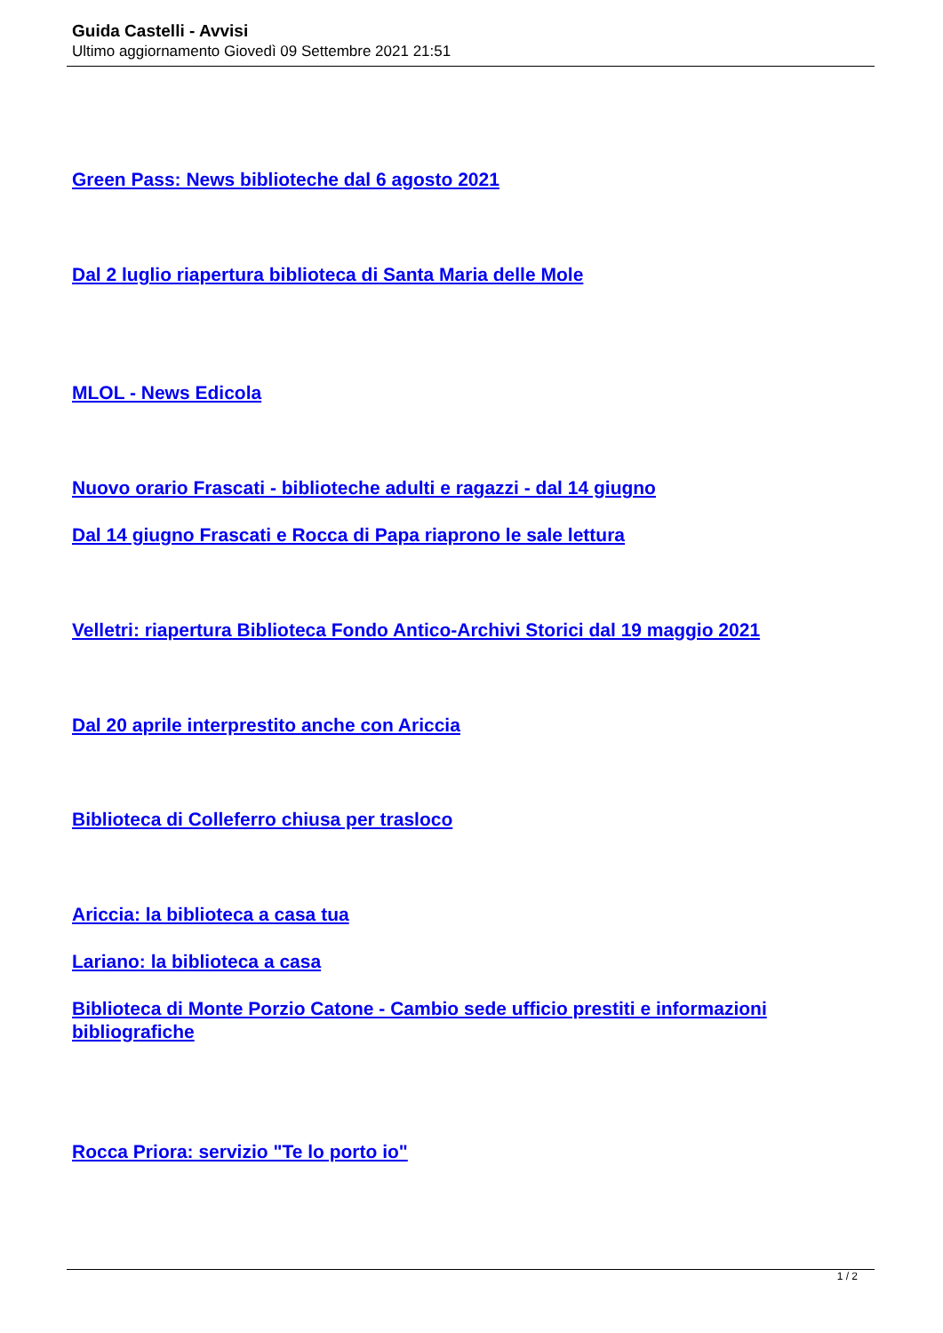Guida Castelli - Avvisi
Ultimo aggiornamento Giovedì 09 Settembre 2021 21:51
Green Pass: News biblioteche dal 6 agosto 2021
Dal 2 luglio riapertura biblioteca di Santa Maria delle Mole
MLOL - News Edicola
Nuovo orario Frascati - biblioteche adulti e ragazzi - dal 14 giugno
Dal 14 giugno Frascati e Rocca di Papa riaprono le sale lettura
Velletri: riapertura Biblioteca Fondo Antico-Archivi Storici dal 19 maggio 2021
Dal 20 aprile interprestito anche con Ariccia
Biblioteca di Colleferro chiusa per trasloco
Ariccia: la biblioteca a casa tua
Lariano: la biblioteca a casa
Biblioteca di Monte Porzio Catone - Cambio sede ufficio prestiti e informazioni bibliografiche
Rocca Priora: servizio "Te lo porto io"
1 / 2